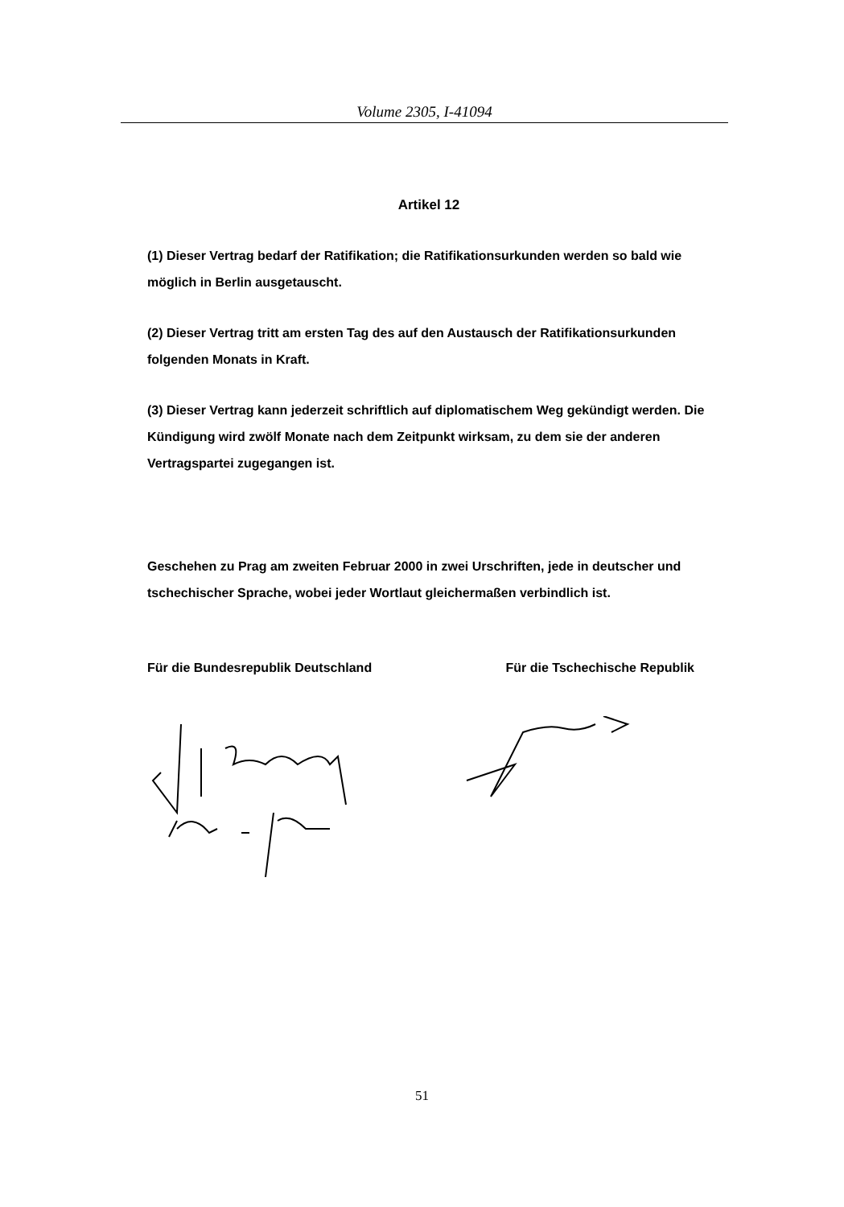Volume 2305, I-41094
Artikel 12
(1) Dieser Vertrag bedarf der Ratifikation; die Ratifikationsurkunden werden so bald wie möglich in Berlin ausgetauscht.
(2) Dieser Vertrag tritt am ersten Tag des auf den Austausch der Ratifikationsurkunden folgenden Monats in Kraft.
(3) Dieser Vertrag kann jederzeit schriftlich auf diplomatischem Weg gekündigt werden. Die Kündigung wird zwölf Monate nach dem Zeitpunkt wirksam, zu dem sie der anderen Vertragspartei zugegangen ist.
Geschehen zu Prag am zweiten Februar 2000 in zwei Urschriften, jede in deutscher und tschechischer Sprache, wobei jeder Wortlaut gleichermaßen verbindlich ist.
Für die Bundesrepublik Deutschland Für die Tschechische Republik
51